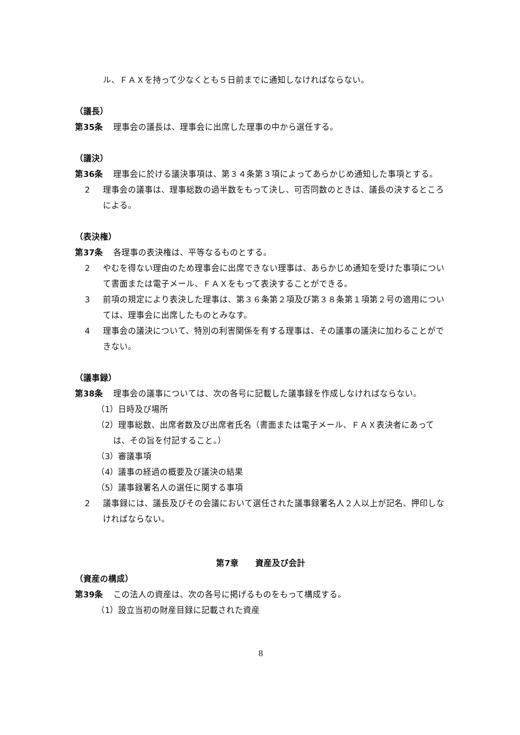ル、ＦＡＸを持って少なくとも５日前までに通知しなければならない。
（議長）
第35条 理事会の議長は、理事会に出席した理事の中から選任する。
（議決）
第36条 理事会に於ける議決事項は、第３４条第３項によってあらかじめ通知した事項とする。
2 理事会の議事は、理事総数の過半数をもって決し、可否同数のときは、議長の決するところによる。
（表決権）
第37条 各理事の表決権は、平等なるものとする。
2 やむを得ない理由のため理事会に出席できない理事は、あらかじめ通知を受けた事項について書面または電子メール、ＦＡＸをもって表決することができる。
3 前項の規定により表決した理事は、第３６条第２項及び第３８条第１項第２号の適用については、理事会に出席したものとみなす。
4 理事会の議決について、特別の利害関係を有する理事は、その議事の議決に加わることができない。
（議事録）
第38条 理事会の議事については、次の各号に記載した議事録を作成しなければならない。
（1）日時及び場所
（2）理事総数、出席者数及び出席者氏名（書面または電子メール、ＦＡＸ表決者にあっては、その旨を付記すること。）
（3）審議事項
（4）議事の経過の概要及び議決の結果
（5）議事録署名人の選任に関する事項
2 議事録には、議長及びその会議において選任された議事録署名人２人以上が記名、押印しなければならない。
第7章　　資産及び会計
（資産の構成）
第39条 この法人の資産は、次の各号に掲げるものをもって構成する。
（1）設立当初の財産目録に記載された資産
8